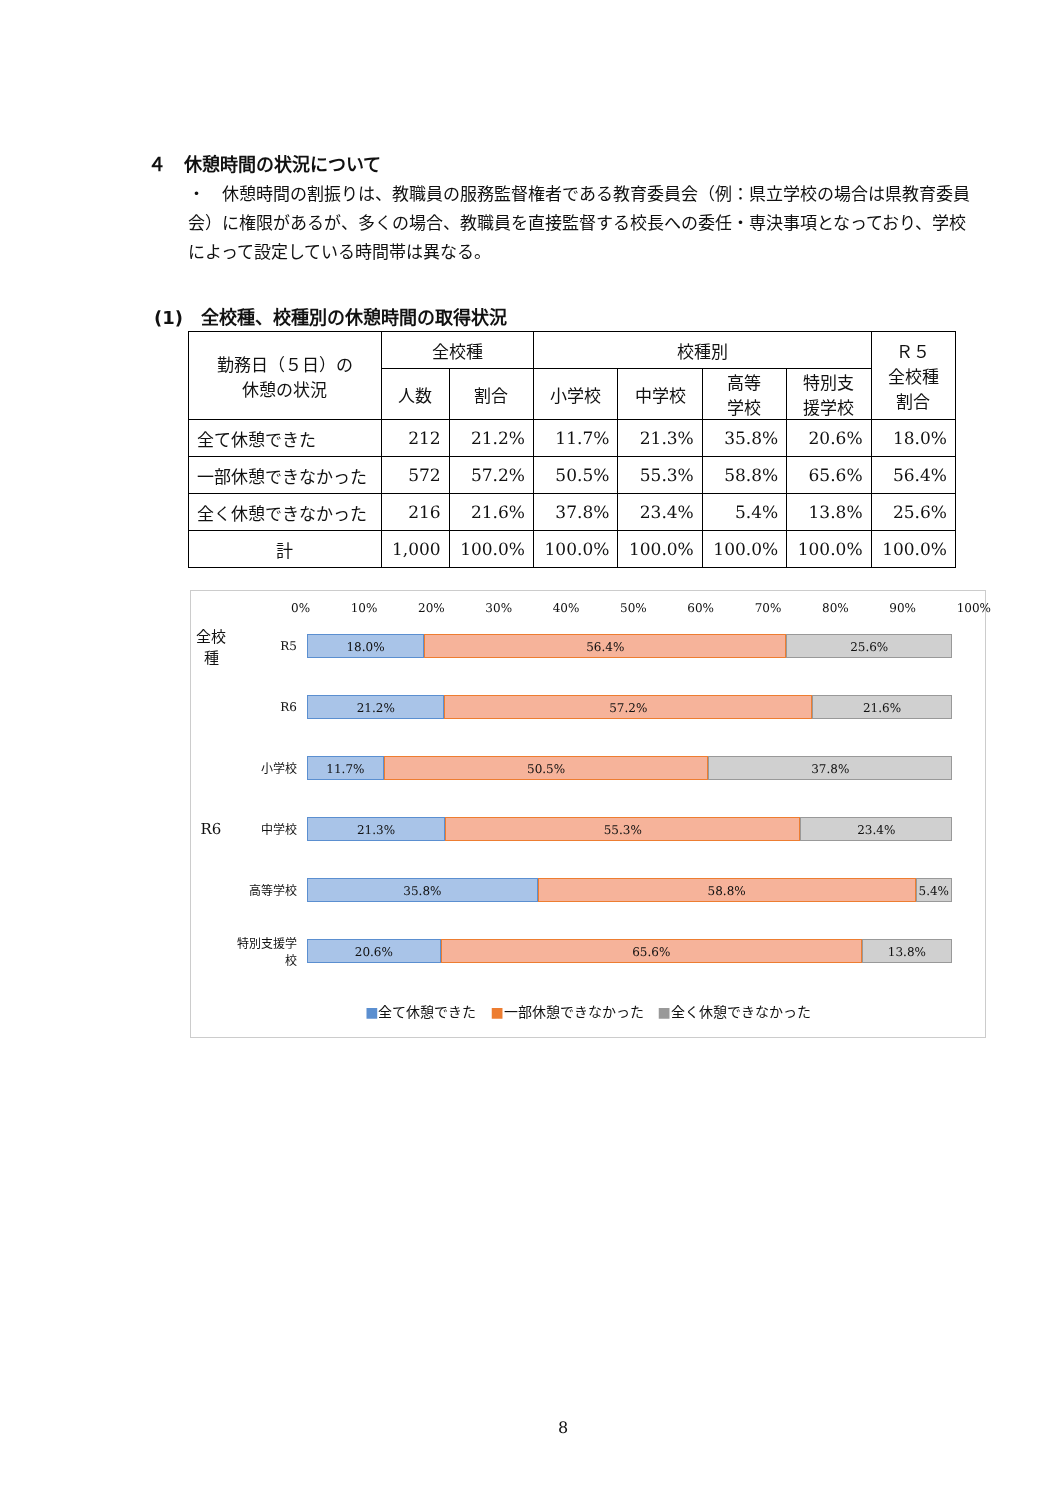４　休憩時間の状況について
・　休憩時間の割振りは、教職員の服務監督権者である教育委員会（例：県立学校の場合は県教育委員会）に権限があるが、多くの場合、教職員を直接監督する校長への委任・専決事項となっており、学校によって設定している時間帯は異なる。
(1)　全校種、校種別の休憩時間の取得状況
| 勤務日（５日）の 休憩の状況 | 全校種 | | 校種別 | | | | Ｒ５ 全校種 割合 |
| --- | --- | --- | --- | --- | --- | --- | --- |
| | 人数 | 割合 | 小学校 | 中学校 | 高等 学校 | 特別支 援学校 | |
| 全て休憩できた | 212 | 21.2% | 11.7% | 21.3% | 35.8% | 20.6% | 18.0% |
| 一部休憩できなかった | 572 | 57.2% | 50.5% | 55.3% | 58.8% | 65.6% | 56.4% |
| 全く休憩できなかった | 216 | 21.6% | 37.8% | 23.4% | 5.4% | 13.8% | 25.6% |
| 計 | 1,000 | 100.0% | 100.0% | 100.0% | 100.0% | 100.0% | 100.0% |
0% 10% 20% 30% 40% 50% 60% 70% 80% 90% 100%
全校種
R5
18.0% 56.4% 25.6%
R6
21.2% 57.2% 21.6%
小学校
11.7% 50.5% 37.8%
R6
中学校
21.3% 55.3% 23.4%
高等学校
35.8% 58.8% 5.4%
特別支援学校
20.6% 65.6% 13.8%
■全て休憩できた　■一部休憩できなかった　■全く休憩できなかった
8